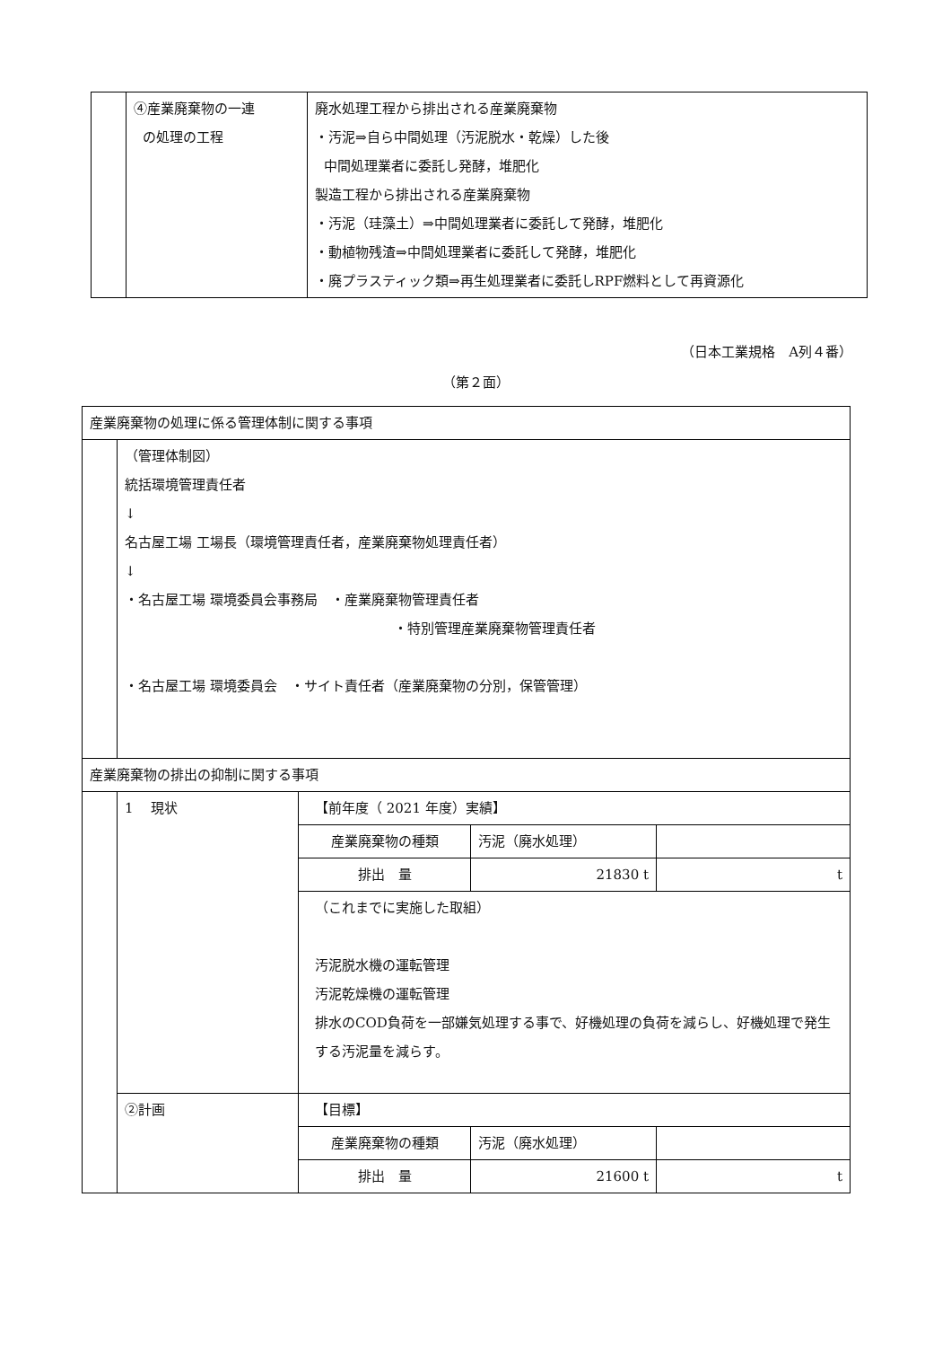| | ④産業廃棄物の一連 の処理の工程 | 廃水処理工程から排出される産業廃棄物 ・汚泥⇒自ら中間処理（汚泥脱水・乾燥）した後 中間処理業者に委託し発酵，堆肥化 製造工程から排出される産業廃棄物 ・汚泥（珪藻土）⇒中間処理業者に委託して発酵，堆肥化 ・動植物残渣⇒中間処理業者に委託して発酵，堆肥化 ・廃プラスティック類⇒再生処理業者に委託しRPF燃料として再資源化 |
（日本工業規格　A列４番）
（第２面）
| 産業廃棄物の処理に係る管理体制に関する事項 | | | | |
| | （管理体制図） 統括環境管理責任者 ↓ 名古屋工場 工場長（環境管理責任者，産業廃棄物処理責任者） ↓ ・名古屋工場 環境委員会事務局 ・産業廃棄物管理責任者 ・特別管理産業廃棄物管理責任者 ・名古屋工場 環境委員会 ・サイト責任者（産業廃棄物の分別，保管管理） | | | |
| 産業廃棄物の排出の抑制に関する事項 | | | | |
| | 1 現状 | 【前年度（ 2021 年度）実績】 | | |
| | | 産業廃棄物の種類 | 汚泥（廃水処理） | |
| | | 排出 量 | 21830 t | t |
| | | （これまでに実施した取組） 汚泥脱水機の運転管理 汚泥乾燥機の運転管理 排水のCOD負荷を一部嫌気処理する事で、好機処理の負荷を減らし、好機処理で発生する汚泥量を減らす。 | | |
| | ②計画 | 【目標】 | | |
| | | 産業廃棄物の種類 | 汚泥（廃水処理） | |
| | | 排出 量 | 21600 t | t |